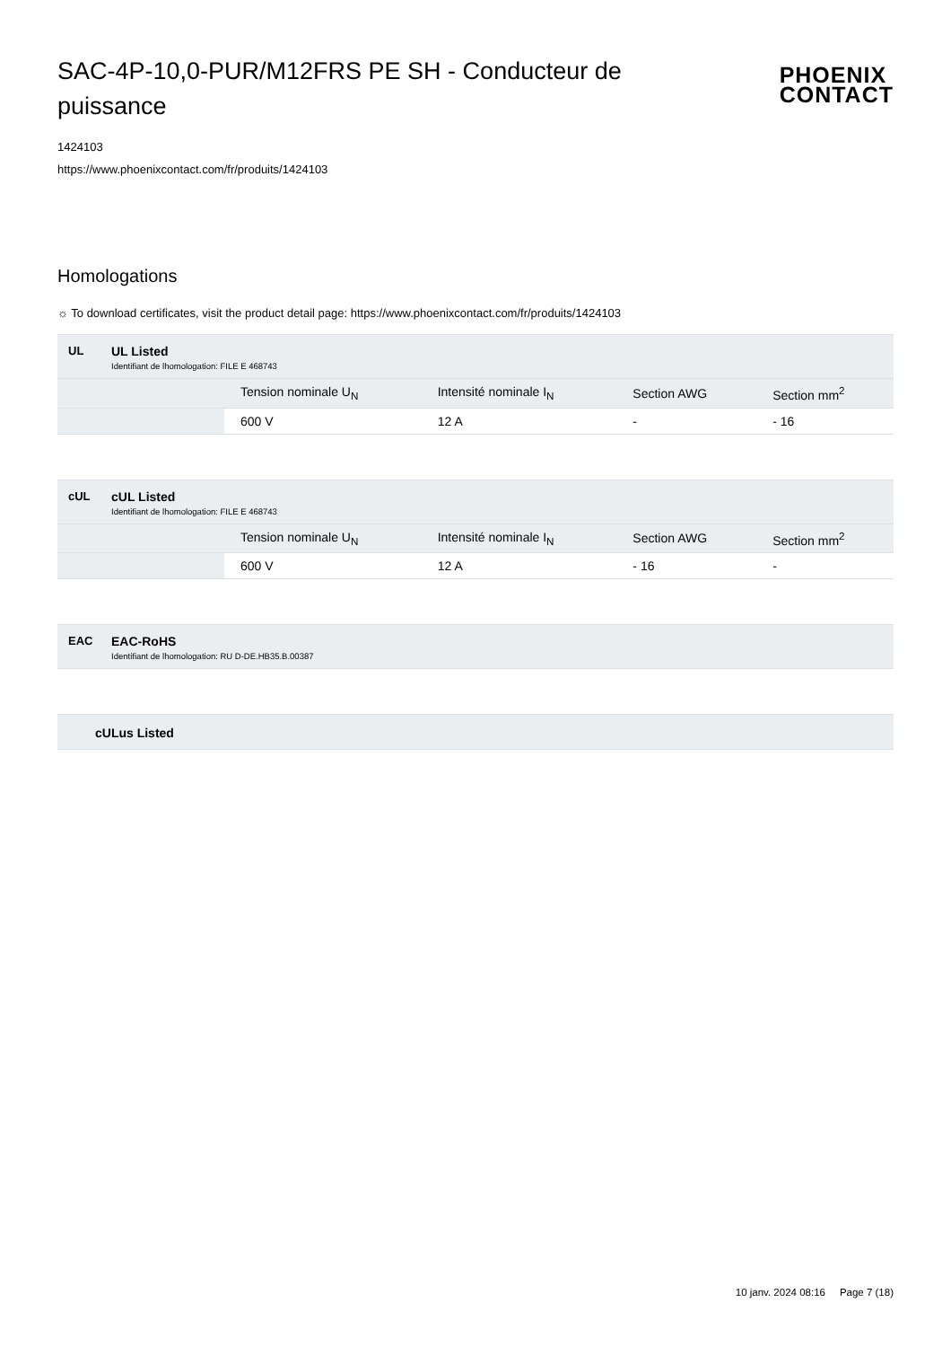SAC-4P-10,0-PUR/M12FRS PE SH - Conducteur de puissance
PHOENIX
CONTACT
1424103
https://www.phoenixcontact.com/fr/produits/1424103
Homologations
☼ To download certificates, visit the product detail page: https://www.phoenixcontact.com/fr/produits/1424103
UL UL Listed
Identifiant de lhomologation: FILE E 468743
| | Tension nominale U<sub>N</sub> | Intensité nominale I<sub>N</sub> | Section AWG | Section mm<sup>2</sup> |
| | 600 V | 12 A | - | - 16 |
cUL cUL Listed
Identifiant de lhomologation: FILE E 468743
| | Tension nominale U<sub>N</sub> | Intensité nominale I<sub>N</sub> | Section AWG | Section mm<sup>2</sup> |
| | 600 V | 12 A | - 16 | - |
EAC EAC-RoHS
Identifiant de lhomologation: RU D-DE.HB35.B.00387
cULus Listed
10 janv. 2024 08:16 Page 7 (18)